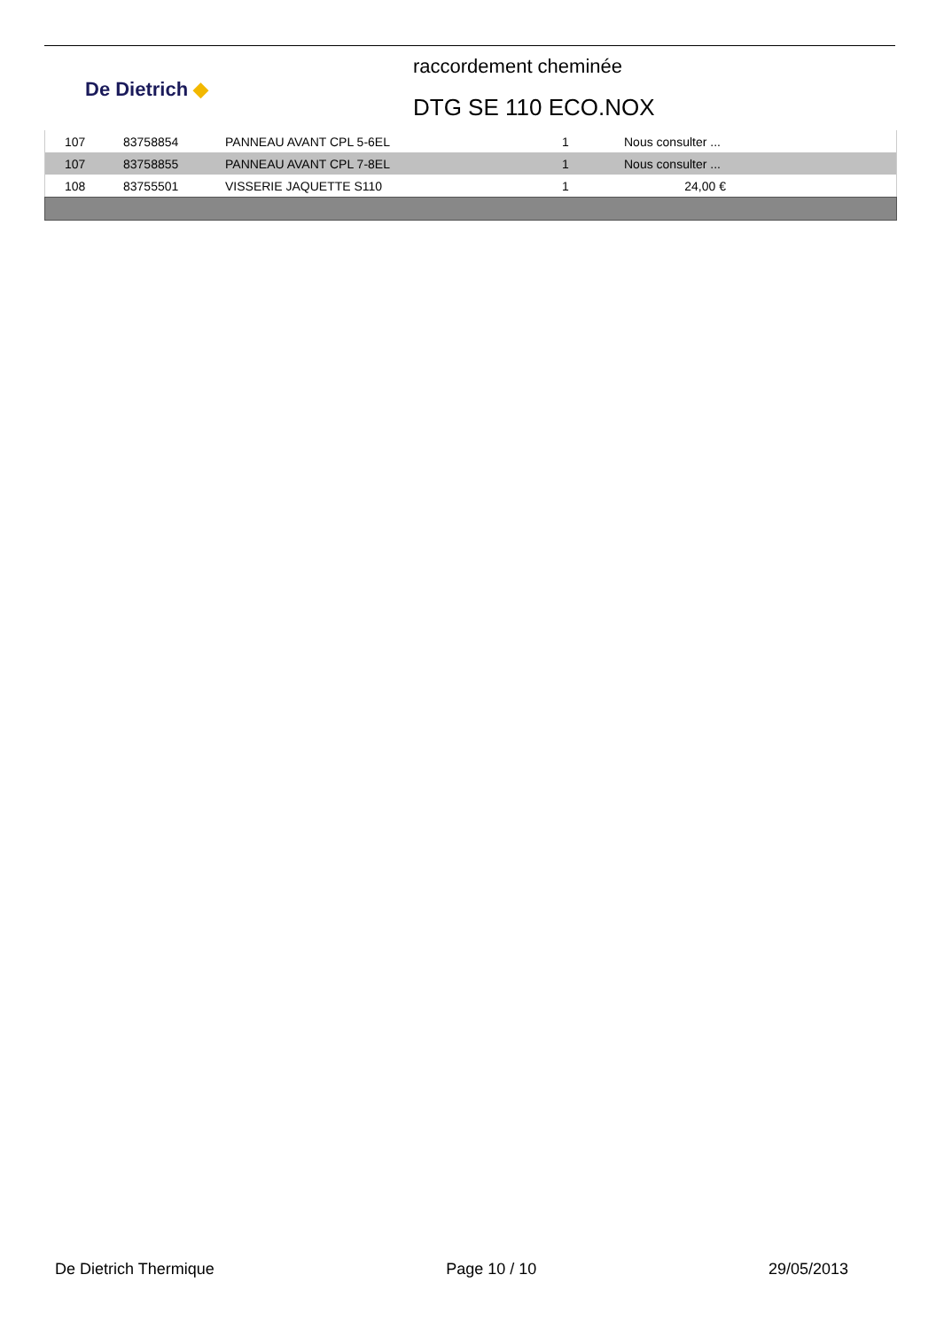De Dietrich ◆
raccordement cheminée
DTG SE 110 ECO.NOX
| 107 | 83758854 | PANNEAU AVANT CPL 5-6EL | 1 | Nous consulter ... | |
| 107 | 83758855 | PANNEAU AVANT CPL 7-8EL | 1 | Nous consulter ... | |
| 108 | 83755501 | VISSERIE JAQUETTE S110 | 1 | 24,00 € | |
De Dietrich Thermique Page 10 / 10 29/05/2013